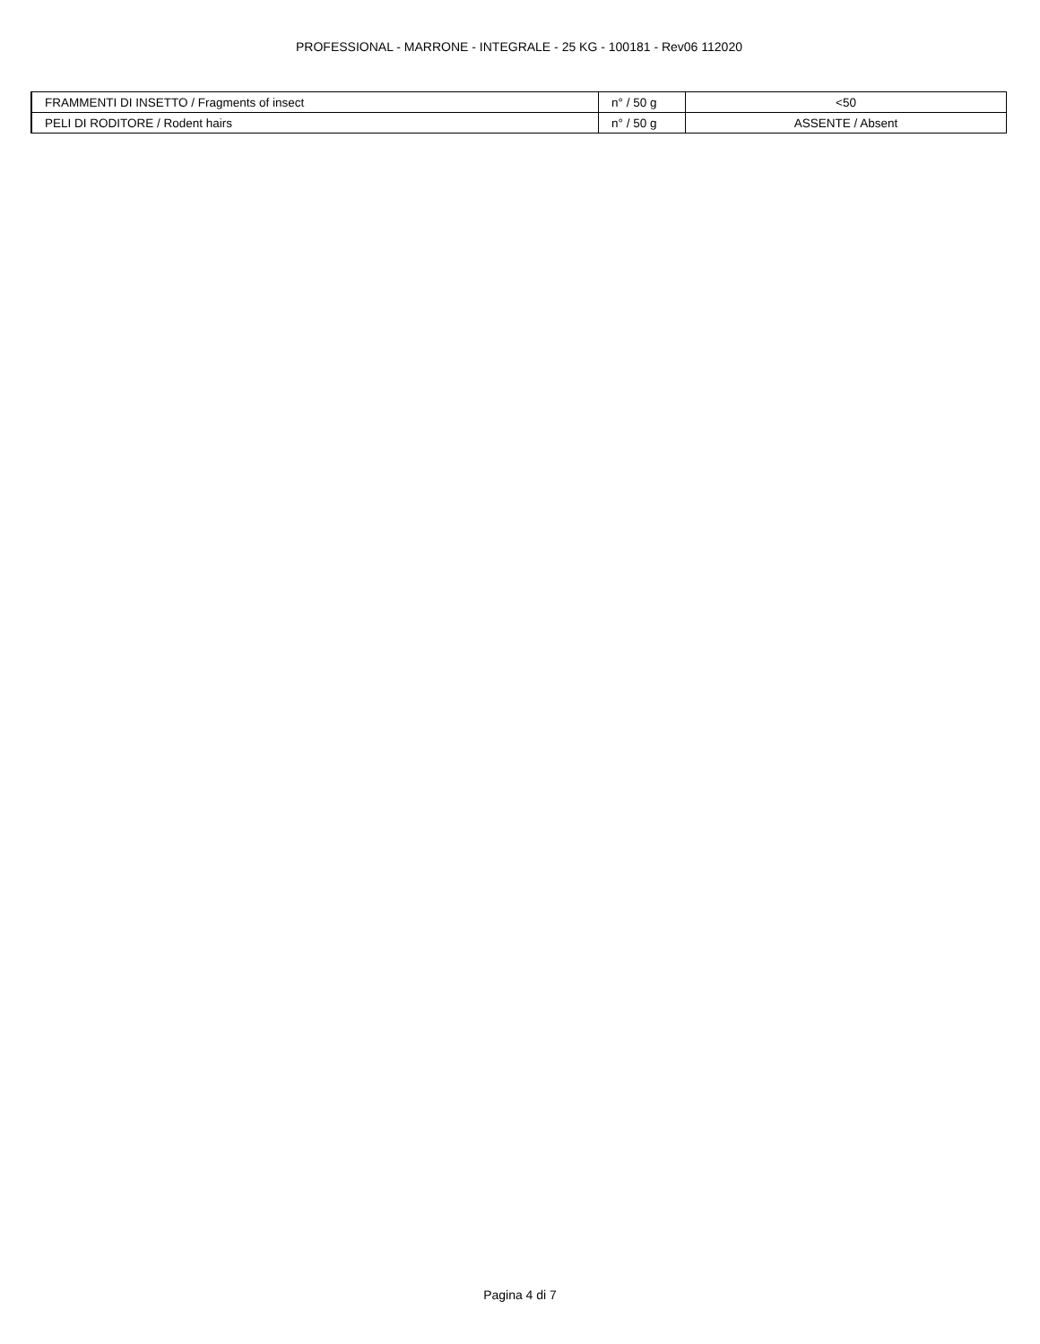PROFESSIONAL - MARRONE - INTEGRALE - 25 KG - 100181 - Rev06 112020
| FRAMMENTI DI INSETTO / Fragments of insect | n° / 50 g | <50 |
| PELI DI RODITORE / Rodent hairs | n° / 50 g | ASSENTE / Absent |
Pagina 4 di 7